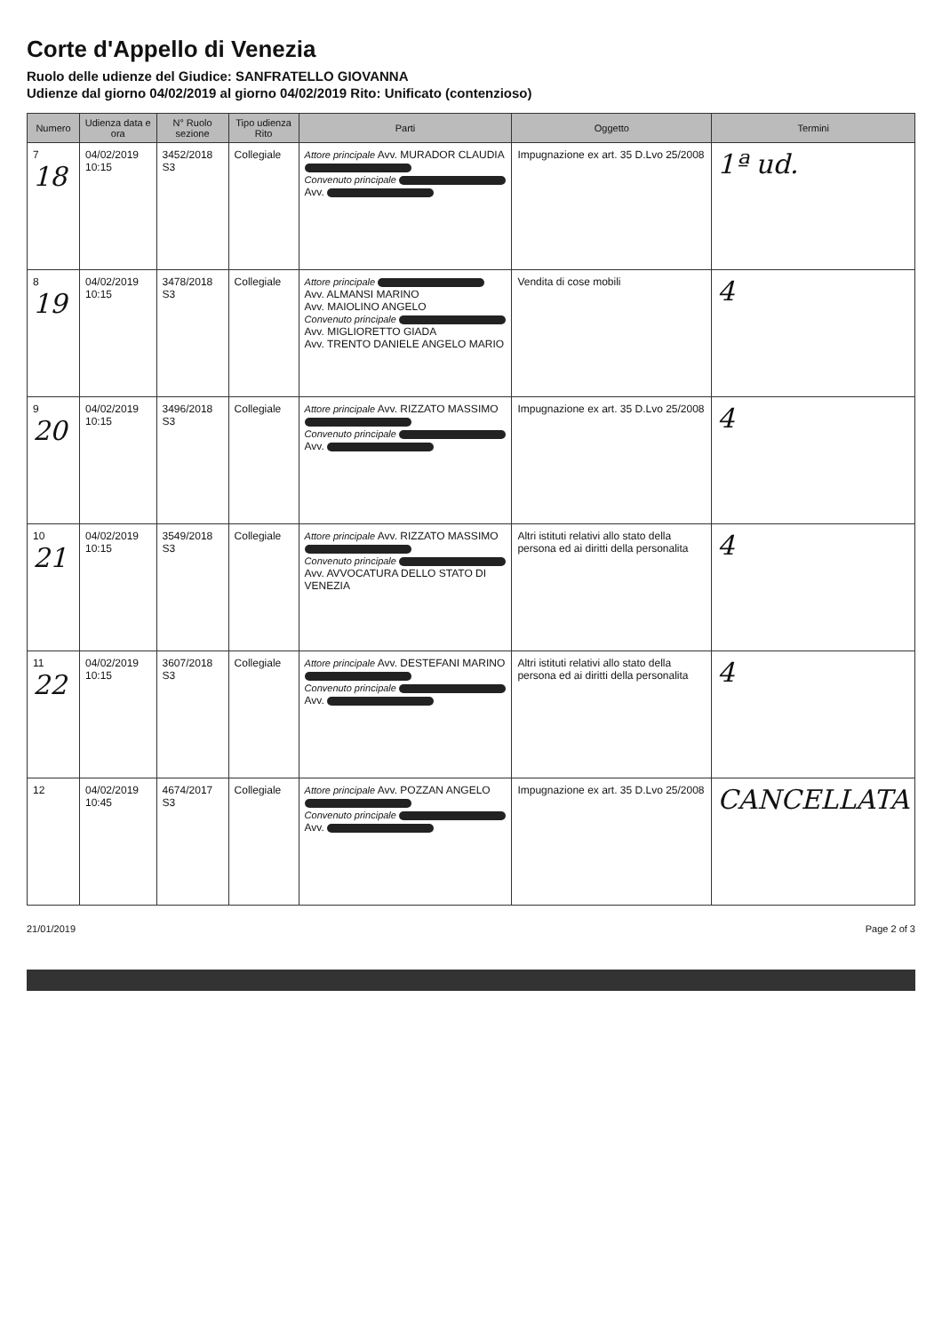Corte d'Appello di Venezia
Ruolo delle udienze del Giudice: SANFRATELLO GIOVANNA
Udienze dal giorno 04/02/2019 al giorno 04/02/2019 Rito: Unificato (contenzioso)
| Numero | Udienza data e ora | N° Ruolo sezione | Tipo udienza Rito | Parti | Oggetto | Termini |
| --- | --- | --- | --- | --- | --- | --- |
| 7 18 | 04/02/2019 10:15 | 3452/2018 S3 | Collegiale | Attore principale Avv. MURADOR CLAUDIA Convenuto principale Avv. | Impugnazione ex art. 35 D.Lvo 25/2008 | 1ª ud. |
| 8 19 | 04/02/2019 10:15 | 3478/2018 S3 | Collegiale | Attore principale Avv. ALMANSI MARINO Avv. MAIOLINO ANGELO Convenuto principale Avv. MIGLIORETTO GIADA Avv. TRENTO DANIELE ANGELO MARIO | Vendita di cose mobili | 4 |
| 9 20 | 04/02/2019 10:15 | 3496/2018 S3 | Collegiale | Attore principale Avv. RIZZATO MASSIMO Convenuto principale Avv. | Impugnazione ex art. 35 D.Lvo 25/2008 | 4 |
| 10 21 | 04/02/2019 10:15 | 3549/2018 S3 | Collegiale | Attore principale Avv. RIZZATO MASSIMO Convenuto principale Avv. AVVOCATURA DELLO STATO DI VENEZIA | Altri istituti relativi allo stato della persona ed ai diritti della personalita | 4 |
| 11 22 | 04/02/2019 10:15 | 3607/2018 S3 | Collegiale | Attore principale Avv. DESTEFANI MARINO Convenuto principale Avv. | Altri istituti relativi allo stato della persona ed ai diritti della personalita | 4 |
| 12 | 04/02/2019 10:45 | 4674/2017 S3 | Collegiale | Attore principale Avv. POZZAN ANGELO Convenuto principale Avv. | Impugnazione ex art. 35 D.Lvo 25/2008 | CANCELLATA |
21/01/2019 Page 2 of 3